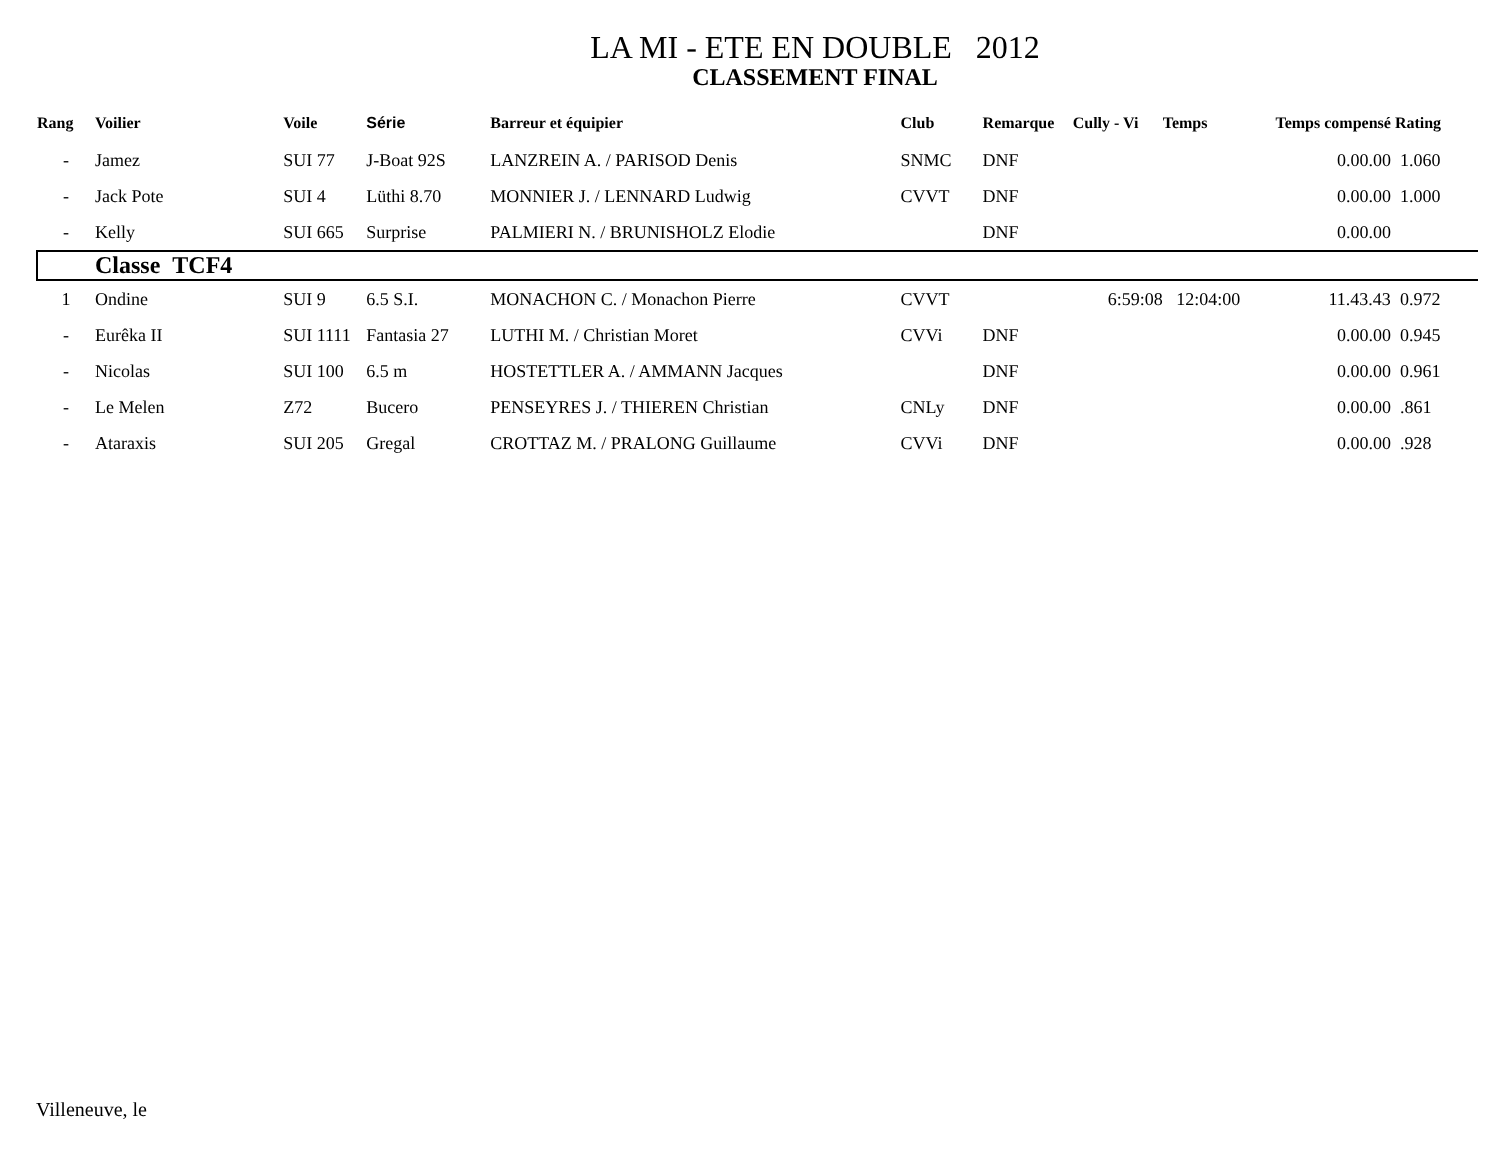LA MI - ETE EN DOUBLE 2012
CLASSEMENT FINAL
| Rang | Voilier | Voile | Série | Barreur et équipier | Club | Remarque | Cully - Vi | Temps | Temps compensé | Rating |
| --- | --- | --- | --- | --- | --- | --- | --- | --- | --- | --- |
| - | Jamez | SUI 77 | J-Boat 92S | LANZREIN A. / PARISOD Denis | SNMC | DNF | | | 0.00.00 | 1.060 |
| - | Jack Pote | SUI 4 | Lüthi 8.70 | MONNIER J. / LENNARD Ludwig | CVVT | DNF | | | 0.00.00 | 1.000 |
| - | Kelly | SUI 665 | Surprise | PALMIERI N. / BRUNISHOLZ Elodie | | DNF | | | 0.00.00 | |
| | Classe TCF4 | | | | | | | | | |
| 1 | Ondine | SUI 9 | 6.5 S.I. | MONACHON C. / Monachon Pierre | CVVT | | 6:59:08 | 12:04:00 | 11.43.43 | 0.972 |
| - | Eurêka II | SUI 1111 | Fantasia 27 | LUTHI M. / Christian Moret | CVVi | DNF | | | 0.00.00 | 0.945 |
| - | Nicolas | SUI 100 | 6.5 m | HOSTETTLER A. / AMMANN Jacques | | DNF | | | 0.00.00 | 0.961 |
| - | Le Melen | Z72 | Bucero | PENSEYRES J. / THIEREN Christian | CNLy | DNF | | | 0.00.00 | .861 |
| - | Ataraxis | SUI 205 | Gregal | CROTTAZ M. / PRALONG Guillaume | CVVi | DNF | | | 0.00.00 | .928 |
Villeneuve, le